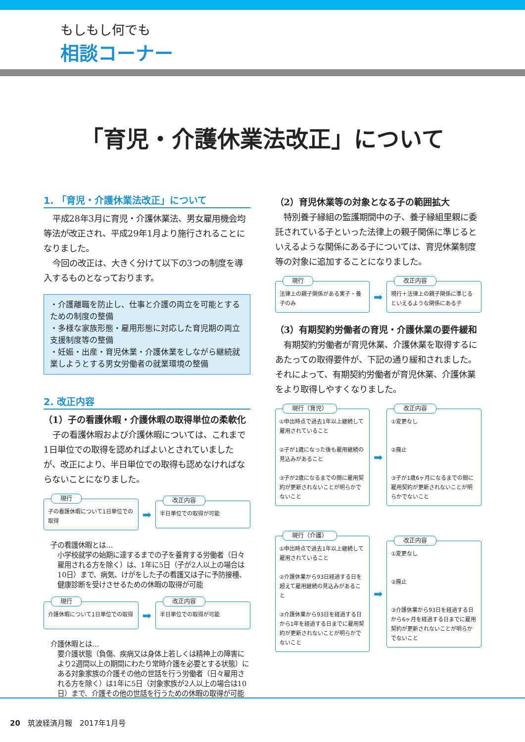もしもし何でも
相談コーナー
「育児・介護休業法改正」について
1. 「育児・介護休業法改正」について
平成28年3月に育児・介護休業法、男女雇用機会均等法が改正され、平成29年1月より施行されることになりました。
今回の改正は、大きく分けて以下の3つの制度を導入するものとなっております。
・介護離職を防止し、仕事と介護の両立を可能とするための制度の整備
・多様な家族形態・雇用形態に対応した育児期の両立支援制度等の整備
・妊娠・出産・育児休業・介護休業をしながら継続就業しようとする男女労働者の就業環境の整備
2. 改正内容
（1）子の看護休暇・介護休暇の取得単位の柔軟化
子の看護休暇および介護休暇については、これまで1日単位での取得を認めればよいとされていましたが、改正により、半日単位での取得も認めなければならないことになりました。
現行
子の看護休暇について1日単位での取得
➡
改正内容
半日単位での取得が可能
子の看護休暇とは…
小学校就学の始期に達するまでの子を養育する労働者（日々雇用される方を除く）は、1年に5日（子が2人以上の場合は10日）まで、病気、けがをした子の看護又は子に予防接種、健康診断を受けさせるための休暇の取得が可能
現行
介護休暇について1日単位での取得
➡
改正内容
半日単位での取得が可能
介護休暇とは…
要介護状態（負傷、疾病又は身体上若しくは精神上の障害により2週間以上の期間にわたり常時介護を必要とする状態）にある対象家族の介護その他の世話を行う労働者（日々雇用される方を除く）は1年に5日（対象家族が2人以上の場合は10日）まで、介護その他の世話を行うための休暇の取得が可能
（2）育児休業等の対象となる子の範囲拡大
特別養子縁組の監護期間中の子、養子縁組里親に委託されている子といった法律上の親子関係に準じるといえるような関係にある子については、育児休業制度等の対象に追加することになりました。
現行
法律上の親子関係がある実子・養子のみ
➡
改正内容
現行＋法律上の親子関係に準じるといえるような関係にある子
（3）有期契約労働者の育児・介護休業の要件緩和
有期契約労働者が育児休業、介護休業を取得するにあたっての取得要件が、下記の通り緩和されました。それによって、有期契約労働者が育児休業、介護休業をより取得しやすくなりました。
現行（育児）
①申出時点で過去1年以上継続して雇用されていること
②子が1歳になった後も雇用継続の見込みがあること
③子が2歳になるまでの間に雇用契約が更新されないことが明らかでないこと
➡
改正内容
①変更なし
②廃止
③子が1歳6ヶ月になるまでの間に雇用契約が更新されないことが明らかでないこと
現行（介護）
①申出時点で過去1年以上継続して雇用されていること
②介護休業から93日経過する日を超えて雇用継続の見込みがあること
③介護休業から93日を経過する日から1年を経過する日までに雇用契約が更新されないことが明らかでないこと
➡
改正内容
①変更なし
②廃止
③介護休業から93日を経過する日から6ヶ月を経過する日までに雇用契約が更新されないことが明らかでないこと
20　筑波経済月報　2017年1月号